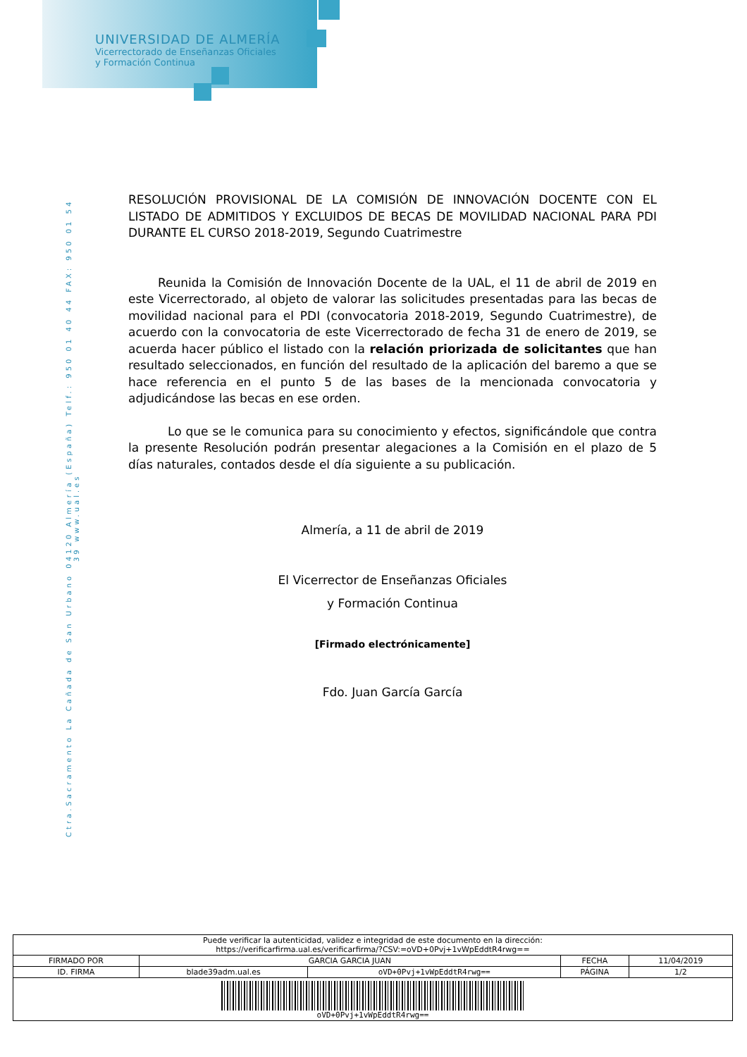UNIVERSIDAD DE ALMERÍA
Vicerrectorado de Enseñanzas Oficiales
y Formación Continua
Ctra.Sacramento La Cañada de San Urbano 04120 Almería (España) Telf.: 950 01 40 44 FAX: 950 01 54 39 www.ual.es
RESOLUCIÓN PROVISIONAL DE LA COMISIÓN DE INNOVACIÓN DOCENTE CON EL LISTADO DE ADMITIDOS Y EXCLUIDOS DE BECAS DE MOVILIDAD NACIONAL PARA PDI DURANTE EL CURSO 2018-2019, Segundo Cuatrimestre
Reunida la Comisión de Innovación Docente de la UAL, el 11 de abril de 2019 en este Vicerrectorado, al objeto de valorar las solicitudes presentadas para las becas de movilidad nacional para el PDI (convocatoria 2018-2019, Segundo Cuatrimestre), de acuerdo con la convocatoria de este Vicerrectorado de fecha 31 de enero de 2019, se acuerda hacer público el listado con la relación priorizada de solicitantes que han resultado seleccionados, en función del resultado de la aplicación del baremo a que se hace referencia en el punto 5 de las bases de la mencionada convocatoria y adjudicándose las becas en ese orden.
Lo que se le comunica para su conocimiento y efectos, significándole que contra la presente Resolución podrán presentar alegaciones a la Comisión en el plazo de 5 días naturales, contados desde el día siguiente a su publicación.
Almería, a 11 de abril de 2019
El Vicerrector de Enseñanzas Oficiales
y Formación Continua
[Firmado electrónicamente]
Fdo. Juan García García
| Puede verificar la autenticidad, validez e integridad de este documento en la dirección: https://verificarfirma.ual.es/verificarfirma/?CSV:=oVD+0Pvj+1vWpEddtR4rwg== | | | | |
| FIRMADO POR | GARCIA GARCIA JUAN | | FECHA | 11/04/2019 |
| ID. FIRMA | blade39adm.ual.es | oVD+0Pvj+1vWpEddtR4rwg== | PÁGINA | 1/2 |
| oVD+0Pvj+1vWpEddtR4rwg== | | | | |